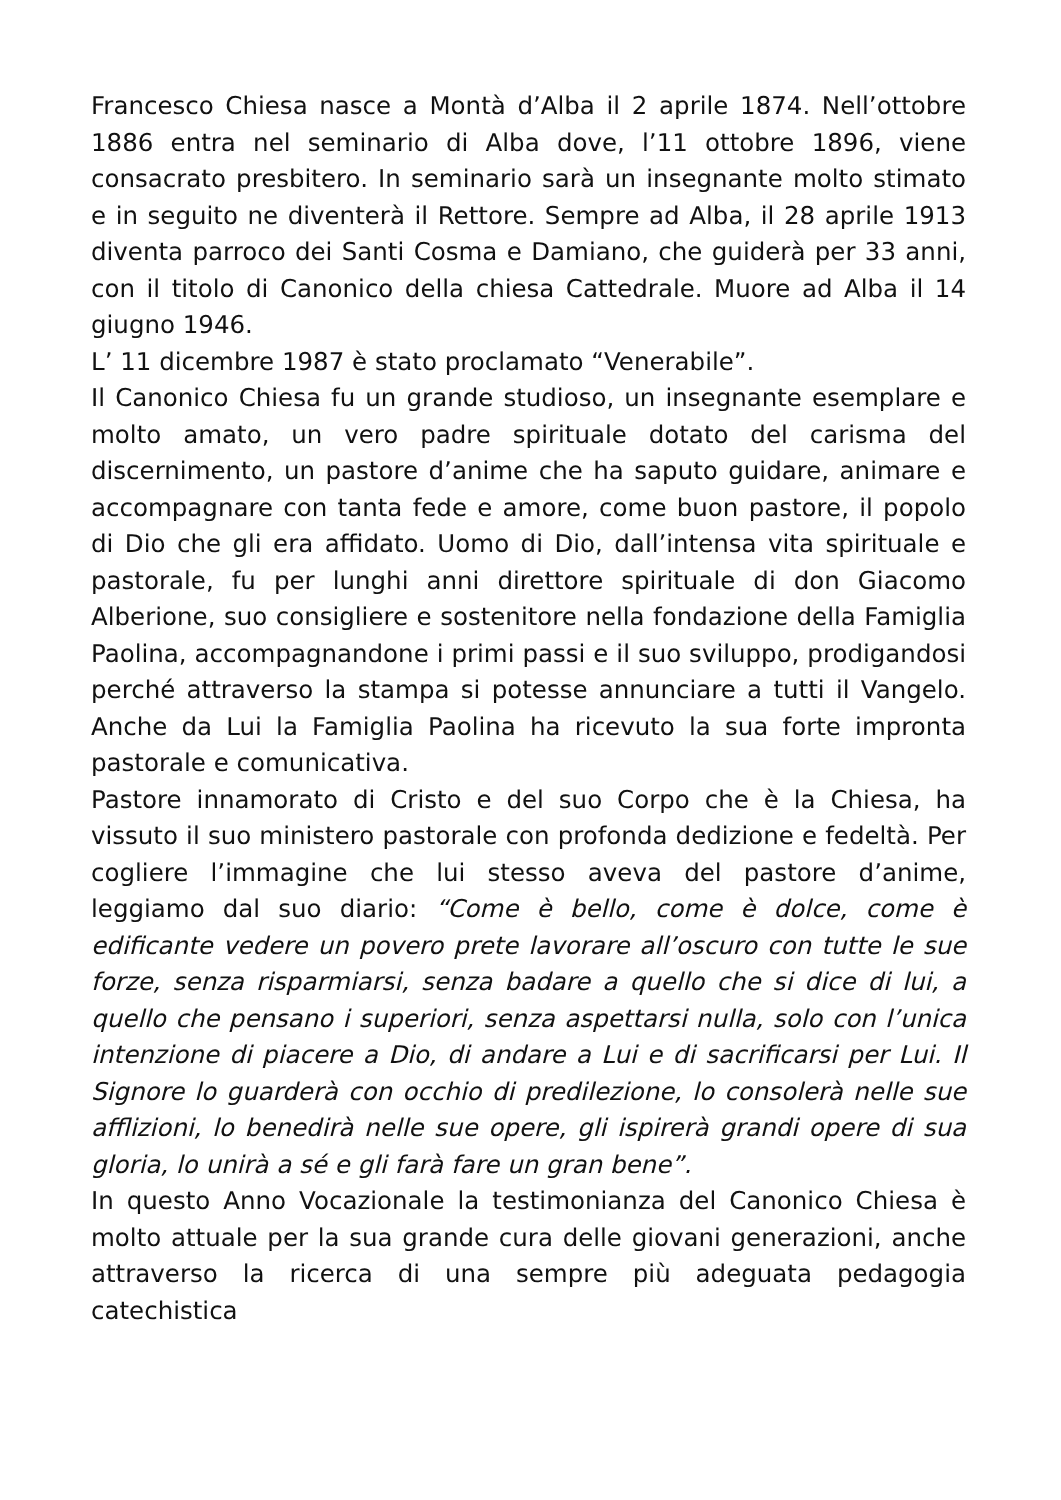Francesco Chiesa nasce a Montà d’Alba il 2 aprile 1874. Nell’ottobre 1886 entra nel seminario di Alba dove, l’11 ottobre 1896, viene consacrato presbitero. In seminario sarà un insegnante molto stimato e in seguito ne diventerà il Rettore. Sempre ad Alba, il 28 aprile 1913 diventa parroco dei Santi Cosma e Damiano, che guiderà per 33 anni, con il titolo di Canonico della chiesa Cattedrale. Muore ad Alba il 14 giugno 1946.
L’ 11 dicembre 1987 è stato proclamato “Venerabile”.
Il Canonico Chiesa fu un grande studioso, un insegnante esemplare e molto amato, un vero padre spirituale dotato del carisma del discernimento, un pastore d’anime che ha saputo guidare, animare e accompagnare con tanta fede e amore, come buon pastore, il popolo di Dio che gli era affidato. Uomo di Dio, dall’intensa vita spirituale e pastorale, fu per lunghi anni direttore spirituale di don Giacomo Alberione, suo consigliere e sostenitore nella fondazione della Famiglia Paolina, accompagnandone i primi passi e il suo sviluppo, prodigandosi perché attraverso la stampa si potesse annunciare a tutti il Vangelo. Anche da Lui la Famiglia Paolina ha ricevuto la sua forte impronta pastorale e comunicativa.
Pastore innamorato di Cristo e del suo Corpo che è la Chiesa, ha vissuto il suo ministero pastorale con profonda dedizione e fedeltà. Per cogliere l’immagine che lui stesso aveva del pastore d’anime, leggiamo dal suo diario: “Come è bello, come è dolce, come è edificante vedere un povero prete lavorare all’oscuro con tutte le sue forze, senza risparmiarsi, senza badare a quello che si dice di lui, a quello che pensano i superiori, senza aspettarsi nulla, solo con l’unica intenzione di piacere a Dio, di andare a Lui e di sacrificarsi per Lui. Il Signore lo guarderà con occhio di predilezione, lo consolerà nelle sue afflizioni, lo benedirà nelle sue opere, gli ispirerà grandi opere di sua gloria, lo unirà a sé e gli farà fare un gran bene”.
In questo Anno Vocazionale la testimonianza del Canonico Chiesa è molto attuale per la sua grande cura delle giovani generazioni, anche attraverso la ricerca di una sempre più adeguata pedagogia catechistica